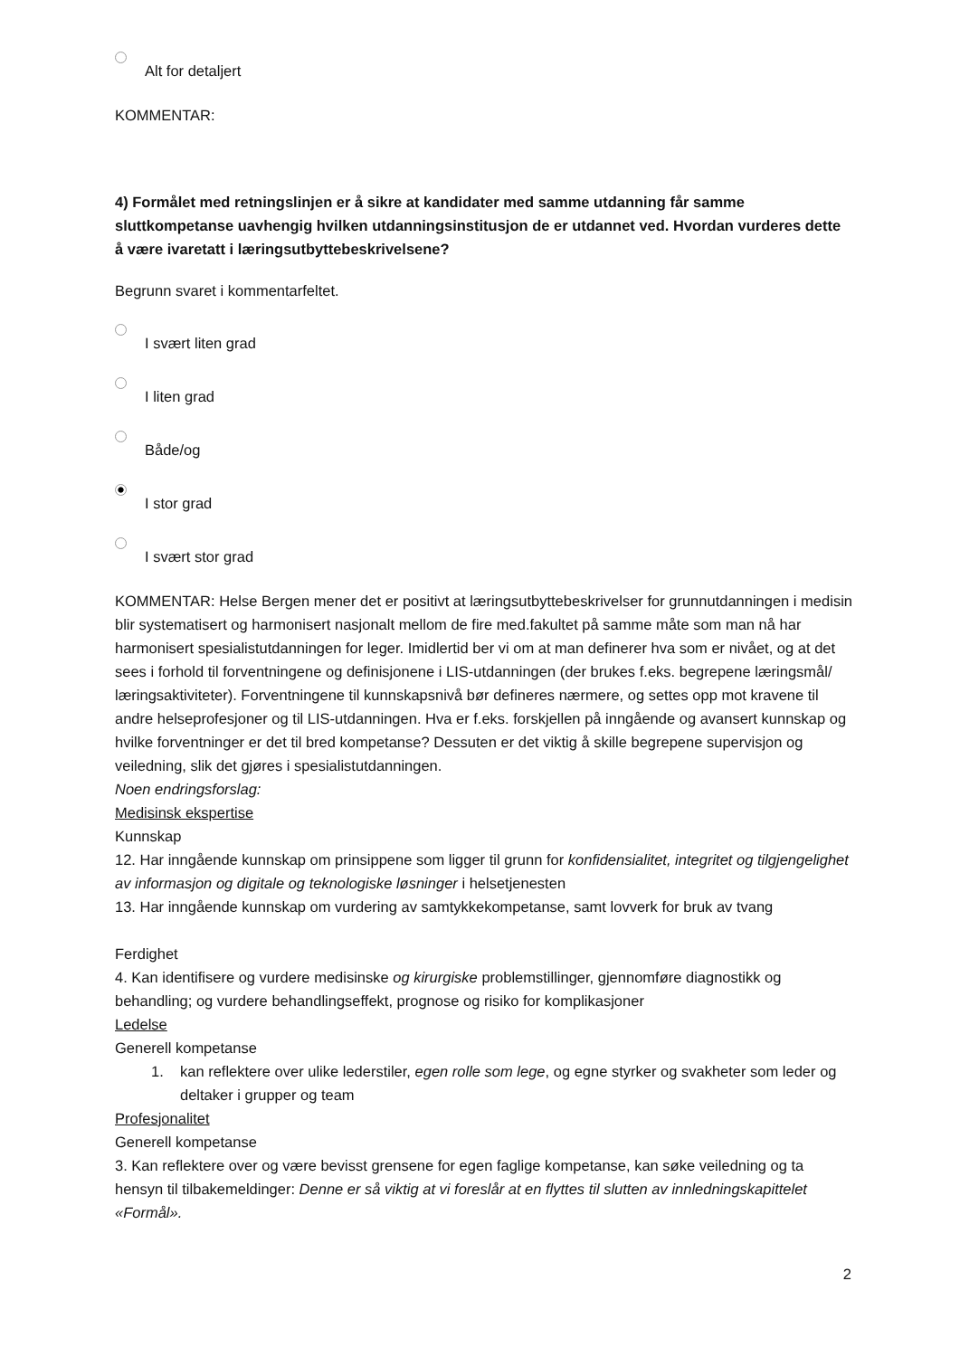Alt for detaljert
KOMMENTAR:
4) Formålet med retningslinjen er å sikre at kandidater med samme utdanning får samme sluttkompetanse uavhengig hvilken utdanningsinstitusjon de er utdannet ved. Hvordan vurderes dette å være ivaretatt i læringsutbyttebeskrivelsene?
Begrunn svaret i kommentarfeltet.
I svært liten grad
I liten grad
Både/og
I stor grad
I svært stor grad
KOMMENTAR: Helse Bergen mener det er positivt at læringsutbyttebeskrivelser for grunnutdanningen i medisin blir systematisert og harmonisert nasjonalt mellom de fire med.fakultet på samme måte som man nå har harmonisert spesialistutdanningen for leger. Imidlertid ber vi om at man definerer hva som er nivået, og at det sees i forhold til forventningene og definisjonene i LIS-utdanningen (der brukes f.eks. begrepene læringsmål/ læringsaktiviteter). Forventningene til kunnskapsnivå bør defineres nærmere, og settes opp mot kravene til andre helseprofesjoner og til LIS-utdanningen. Hva er f.eks. forskjellen på inngående og avansert kunnskap og hvilke forventninger er det til bred kompetanse? Dessuten er det viktig å skille begrepene supervisjon og veiledning, slik det gjøres i spesialistutdanningen.
Noen endringsforslag:
Medisinsk ekspertise
Kunnskap
12. Har inngående kunnskap om prinsippene som ligger til grunn for konfidensialitet, integritet og tilgjengelighet av informasjon og digitale og teknologiske løsninger i helsetjenesten
13. Har inngående kunnskap om vurdering av samtykkekompetanse, samt lovverk for bruk av tvang
Ferdighet
4. Kan identifisere og vurdere medisinske og kirurgiske problemstillinger, gjennomføre diagnostikk og behandling; og vurdere behandlingseffekt, prognose og risiko for komplikasjoner
Ledelse
Generell kompetanse
1. kan reflektere over ulike lederstiler, egen rolle som lege, og egne styrker og svakheter som leder og deltaker i grupper og team
Profesjonalitet
Generell kompetanse
3. Kan reflektere over og være bevisst grensene for egen faglige kompetanse, kan søke veiledning og ta hensyn til tilbakemeldinger: Denne er så viktig at vi foreslår at en flyttes til slutten av innledningskapittelet «Formål».
2